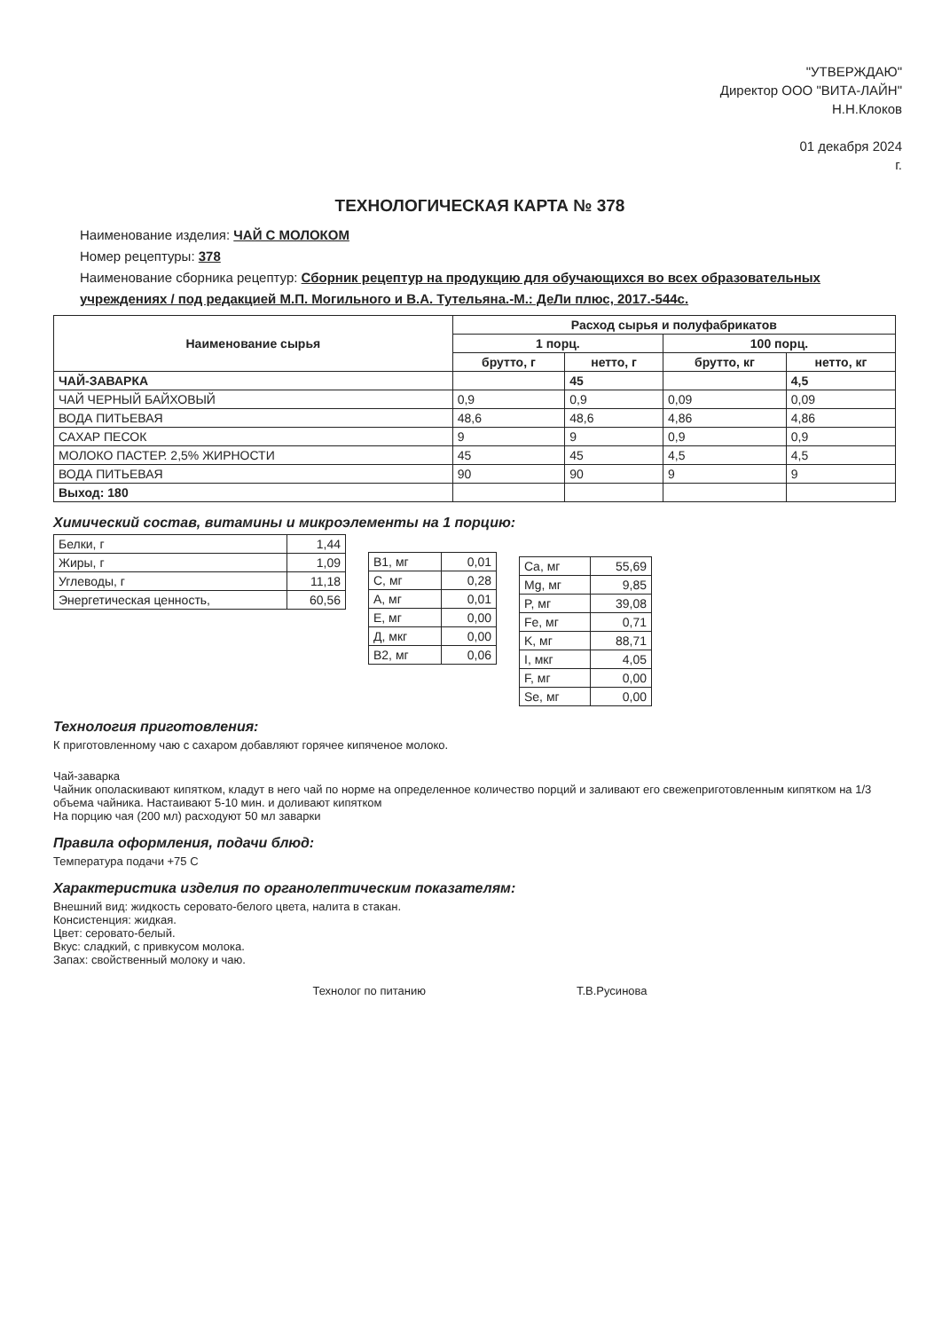"УТВЕРЖДАЮ"
Директор ООО "ВИТА-ЛАЙН"
Н.Н.Клоков
01 декабря 2024
г.
ТЕХНОЛОГИЧЕСКАЯ КАРТА № 378
Наименование изделия: ЧАЙ С МОЛОКОМ
Номер рецептуры: 378
Наименование сборника рецептур: Сборник рецептур на продукцию для обучающихся во всех образовательных учреждениях / под редакцией М.П. Могильного и В.А. Тутельяна.-М.: ДеЛи плюс, 2017.-544с.
| Наименование сырья | Расход сырья и полуфабрикатов | | | |
| --- | --- | --- | --- | --- |
| | 1 порц. | | 100 порц. | |
| | брутто, г | нетто, г | брутто, кг | нетто, кг |
| ЧАЙ-ЗАВАРКА | | 45 | | 4,5 |
| ЧАЙ ЧЕРНЫЙ БАЙХОВЫЙ | 0,9 | 0,9 | 0,09 | 0,09 |
| ВОДА ПИТЬЕВАЯ | 48,6 | 48,6 | 4,86 | 4,86 |
| САХАР ПЕСОК | 9 | 9 | 0,9 | 0,9 |
| МОЛОКО ПАСТЕР. 2,5% ЖИРНОСТИ | 45 | 45 | 4,5 | 4,5 |
| ВОДА ПИТЬЕВАЯ | 90 | 90 | 9 | 9 |
| Выход: 180 | | | | |
Химический состав, витамины и микроэлементы на 1 порцию:
| Белки, г | 1,44 |
| Жиры, г | 1,09 |
| Углеводы, г | 11,18 |
| Энергетическая ценность, | 60,56 |
| B1, мг | 0,01 |
| C, мг | 0,28 |
| A, мг | 0,01 |
| E, мг | 0,00 |
| Д, мкг | 0,00 |
| B2, мг | 0,06 |
| Ca, мг | 55,69 |
| Mg, мг | 9,85 |
| P, мг | 39,08 |
| Fe, мг | 0,71 |
| K, мг | 88,71 |
| I, мкг | 4,05 |
| F, мг | 0,00 |
| Se, мг | 0,00 |
Технология приготовления:
К приготовленному чаю с сахаром добавляют горячее кипяченое молоко.
Чай-заварка
Чайник ополаскивают кипятком, кладут в него чай по норме на определенное количество порций и заливают его свежеприготовленным кипятком на 1/3 объема чайника. Настаивают 5-10 мин. и доливают кипятком
На порцию чая (200 мл) расходуют 50 мл заварки
Правила оформления, подачи блюд:
Температура подачи +75 С
Характеристика изделия по органолептическим показателям:
Внешний вид: жидкость серовато-белого цвета, налита в стакан.
Консистенция: жидкая.
Цвет: серовато-белый.
Вкус: сладкий, с привкусом молока.
Запах: свойственный молоку и чаю.
Технолог по питанию Т.В.Русинова